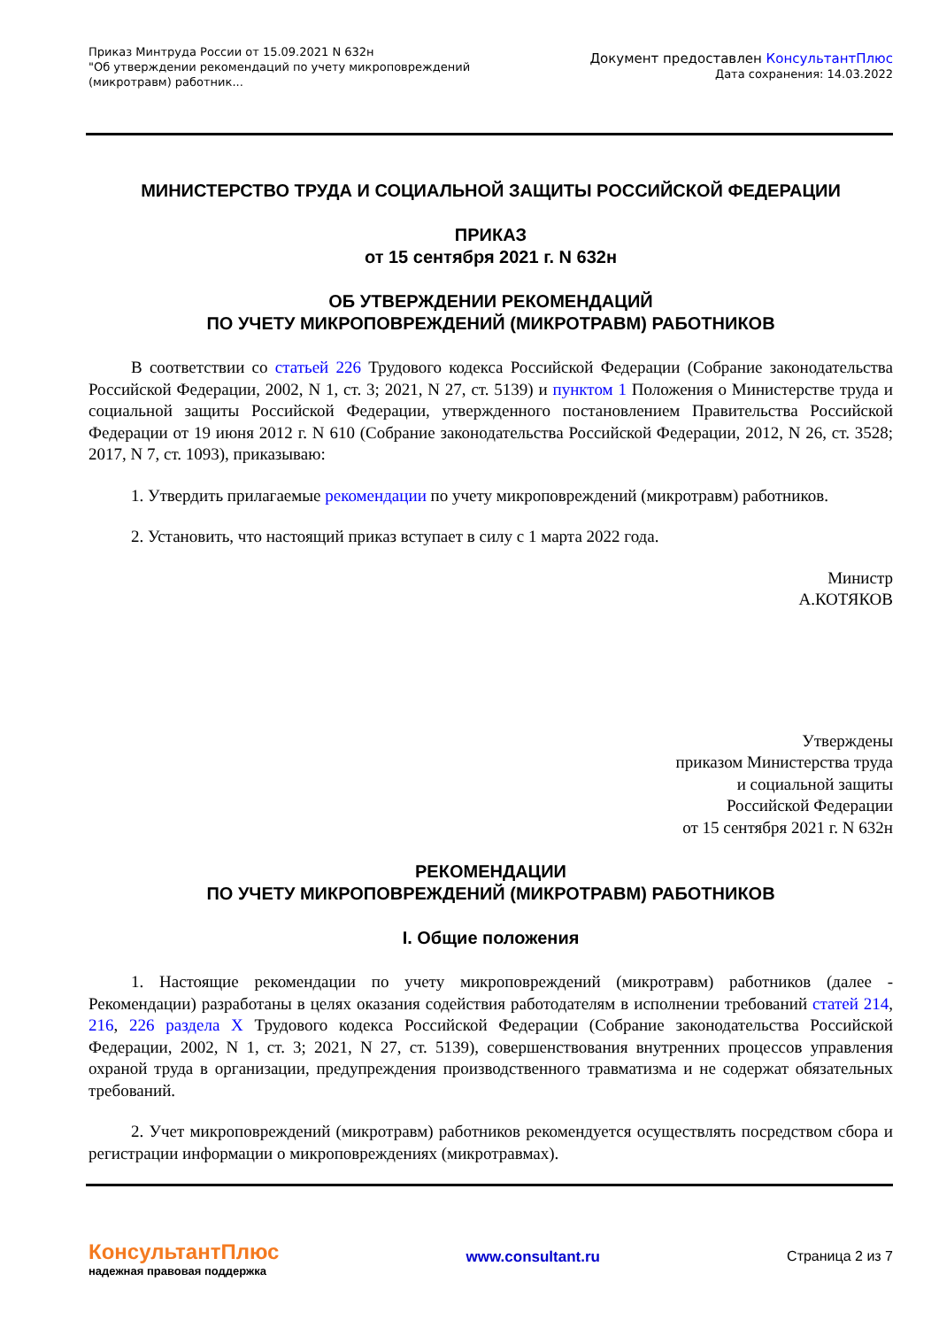Приказ Минтруда России от 15.09.2021 N 632н
"Об утверждении рекомендаций по учету микроповреждений
(микротравм) работник...
Документ предоставлен КонсультантПлюс
Дата сохранения: 14.03.2022
МИНИСТЕРСТВО ТРУДА И СОЦИАЛЬНОЙ ЗАЩИТЫ РОССИЙСКОЙ ФЕДЕРАЦИИ
ПРИКАЗ
от 15 сентября 2021 г. N 632н
ОБ УТВЕРЖДЕНИИ РЕКОМЕНДАЦИЙ
ПО УЧЕТУ МИКРОПОВРЕЖДЕНИЙ (МИКРОТРАВМ) РАБОТНИКОВ
В соответствии со статьей 226 Трудового кодекса Российской Федерации (Собрание законодательства Российской Федерации, 2002, N 1, ст. 3; 2021, N 27, ст. 5139) и пунктом 1 Положения о Министерстве труда и социальной защиты Российской Федерации, утвержденного постановлением Правительства Российской Федерации от 19 июня 2012 г. N 610 (Собрание законодательства Российской Федерации, 2012, N 26, ст. 3528; 2017, N 7, ст. 1093), приказываю:
1. Утвердить прилагаемые рекомендации по учету микроповреждений (микротравм) работников.
2. Установить, что настоящий приказ вступает в силу с 1 марта 2022 года.
Министр
А.КОТЯКОВ
Утверждены
приказом Министерства труда
и социальной защиты
Российской Федерации
от 15 сентября 2021 г. N 632н
РЕКОМЕНДАЦИИ
ПО УЧЕТУ МИКРОПОВРЕЖДЕНИЙ (МИКРОТРАВМ) РАБОТНИКОВ
I. Общие положения
1. Настоящие рекомендации по учету микроповреждений (микротравм) работников (далее - Рекомендации) разработаны в целях оказания содействия работодателям в исполнении требований статей 214, 216, 226 раздела X Трудового кодекса Российской Федерации (Собрание законодательства Российской Федерации, 2002, N 1, ст. 3; 2021, N 27, ст. 5139), совершенствования внутренних процессов управления охраной труда в организации, предупреждения производственного травматизма и не содержат обязательных требований.
2. Учет микроповреждений (микротравм) работников рекомендуется осуществлять посредством сбора и регистрации информации о микроповреждениях (микротравмах).
КонсультантПлюс
надежная правовая поддержка
www.consultant.ru Страница 2 из 7